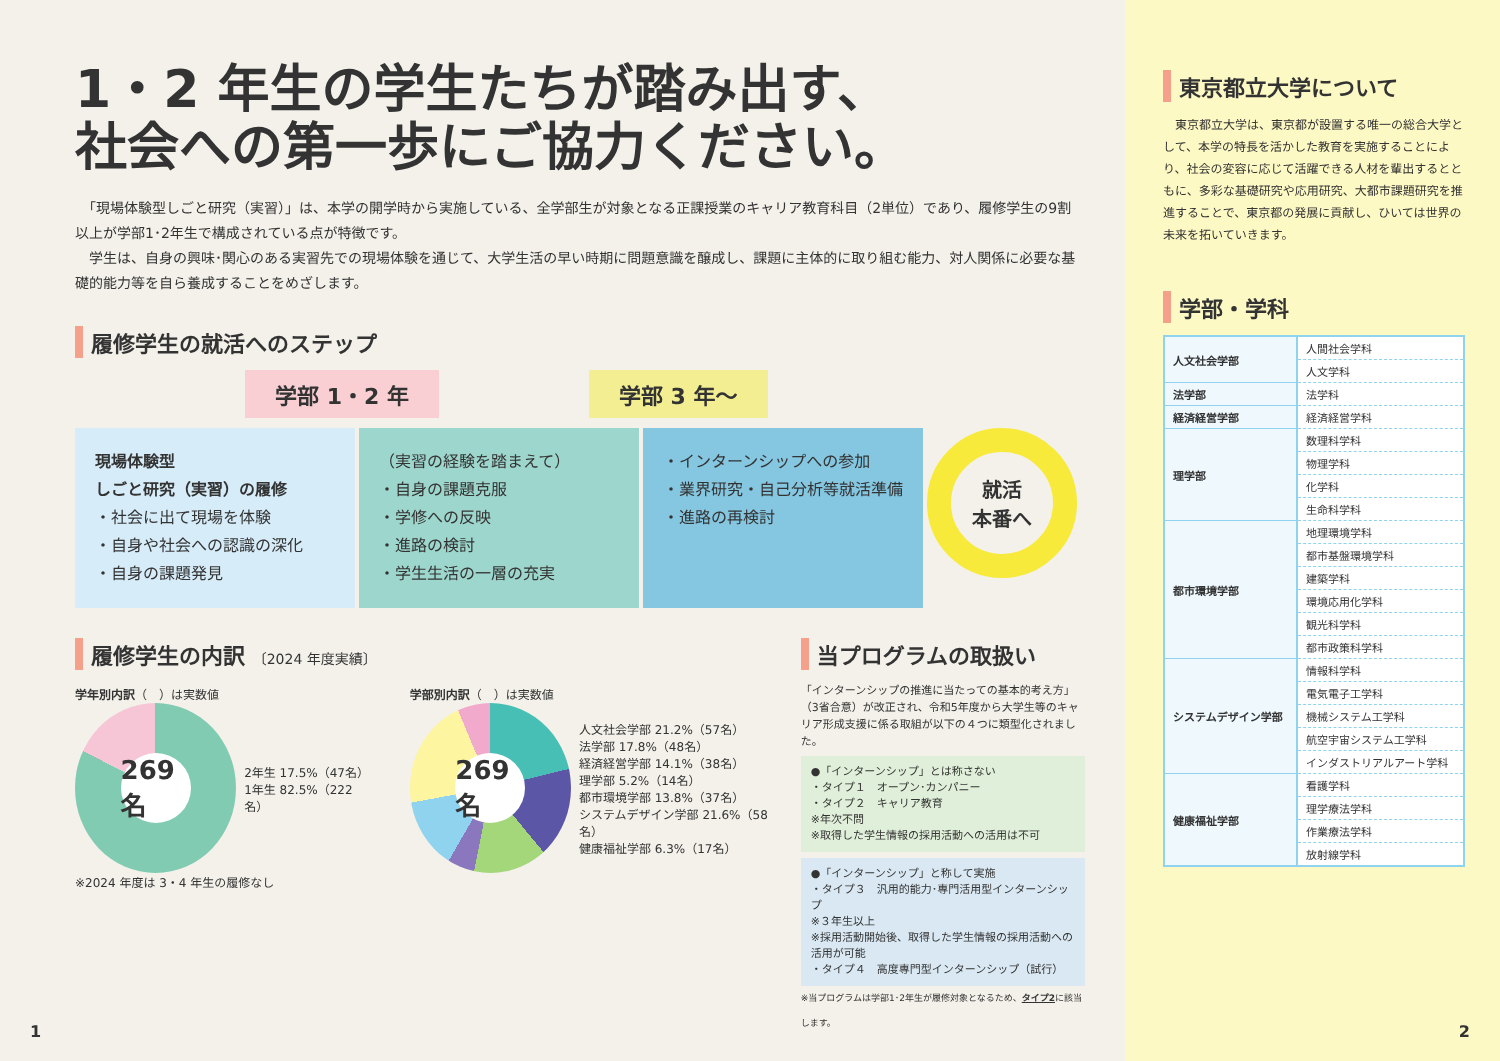1・2 年生の学生たちが踏み出す、
社会への第一歩にご協力ください。
　「現場体験型しごと研究（実習）」は、本学の開学時から実施している、全学部生が対象となる正課授業のキャリア教育科目（2単位）であり、履修学生の9割以上が学部1･2年生で構成されている点が特徴です。
　学生は、自身の興味･関心のある実習先での現場体験を通じて、大学生活の早い時期に問題意識を醸成し、課題に主体的に取り組む能力、対人関係に必要な基礎的能力等を自ら養成することをめざします。
履修学生の就活へのステップ
学部 1・2 年 学部 3 年〜
現場体験型
しごと研究（実習）の履修
・社会に出て現場を体験
・自身や社会への認識の深化
・自身の課題発見
（実習の経験を踏まえて）
・自身の課題克服
・学修への反映
・進路の検討
・学生生活の一層の充実
・インターンシップへの参加
・業界研究・自己分析等就活準備
・進路の再検討
就活
本番へ
履修学生の内訳 〔2024 年度実績〕
学年別内訳（　）は実数値
269名
2年生 17.5%（47名）
1年生 82.5%（222名）
※2024 年度は 3・4 年生の履修なし
学部別内訳（　）は実数値
269名
人文社会学部 21.2%（57名）
法学部 17.8%（48名）
経済経営学部 14.1%（38名）
理学部 5.2%（14名）
都市環境学部 13.8%（37名）
システムデザイン学部 21.6%（58名）
健康福祉学部 6.3%（17名）
当プログラムの取扱い
「インターンシップの推進に当たっての基本的考え方」（3省合意）が改正され、令和5年度から大学生等のキャリア形成支援に係る取組が以下の４つに類型化されました。
●「インターンシップ」とは称さない
・タイプ１　オープン･カンパニー
・タイプ２　キャリア教育
※年次不問
※取得した学生情報の採用活動への活用は不可
●「インターンシップ」と称して実施
・タイプ３　汎用的能力･専門活用型インターンシップ
※３年生以上
※採用活動開始後、取得した学生情報の採用活動への活用が可能
・タイプ４　高度専門型インターンシップ（試行）
※当プログラムは学部1･2年生が履修対象となるため、タイプ2に該当します。
1
東京都立大学について
　東京都立大学は、東京都が設置する唯一の総合大学として、本学の特長を活かした教育を実施することにより、社会の変容に応じて活躍できる人材を輩出するとともに、多彩な基礎研究や応用研究、大都市課題研究を推進することで、東京都の発展に貢献し、ひいては世界の未来を拓いていきます。
学部・学科
| 人文社会学部 | 人間社会学科 |
| | 人文学科 |
| 法学部 | 法学科 |
| 経済経営学部 | 経済経営学科 |
| 理学部 | 数理科学科 |
| | 物理学科 |
| | 化学科 |
| | 生命科学科 |
| 都市環境学部 | 地理環境学科 |
| | 都市基盤環境学科 |
| | 建築学科 |
| | 環境応用化学科 |
| | 観光科学科 |
| | 都市政策科学科 |
| システムデザイン学部 | 情報科学科 |
| | 電気電子工学科 |
| | 機械システム工学科 |
| | 航空宇宙システム工学科 |
| | インダストリアルアート学科 |
| 健康福祉学部 | 看護学科 |
| | 理学療法学科 |
| | 作業療法学科 |
| | 放射線学科 |
2